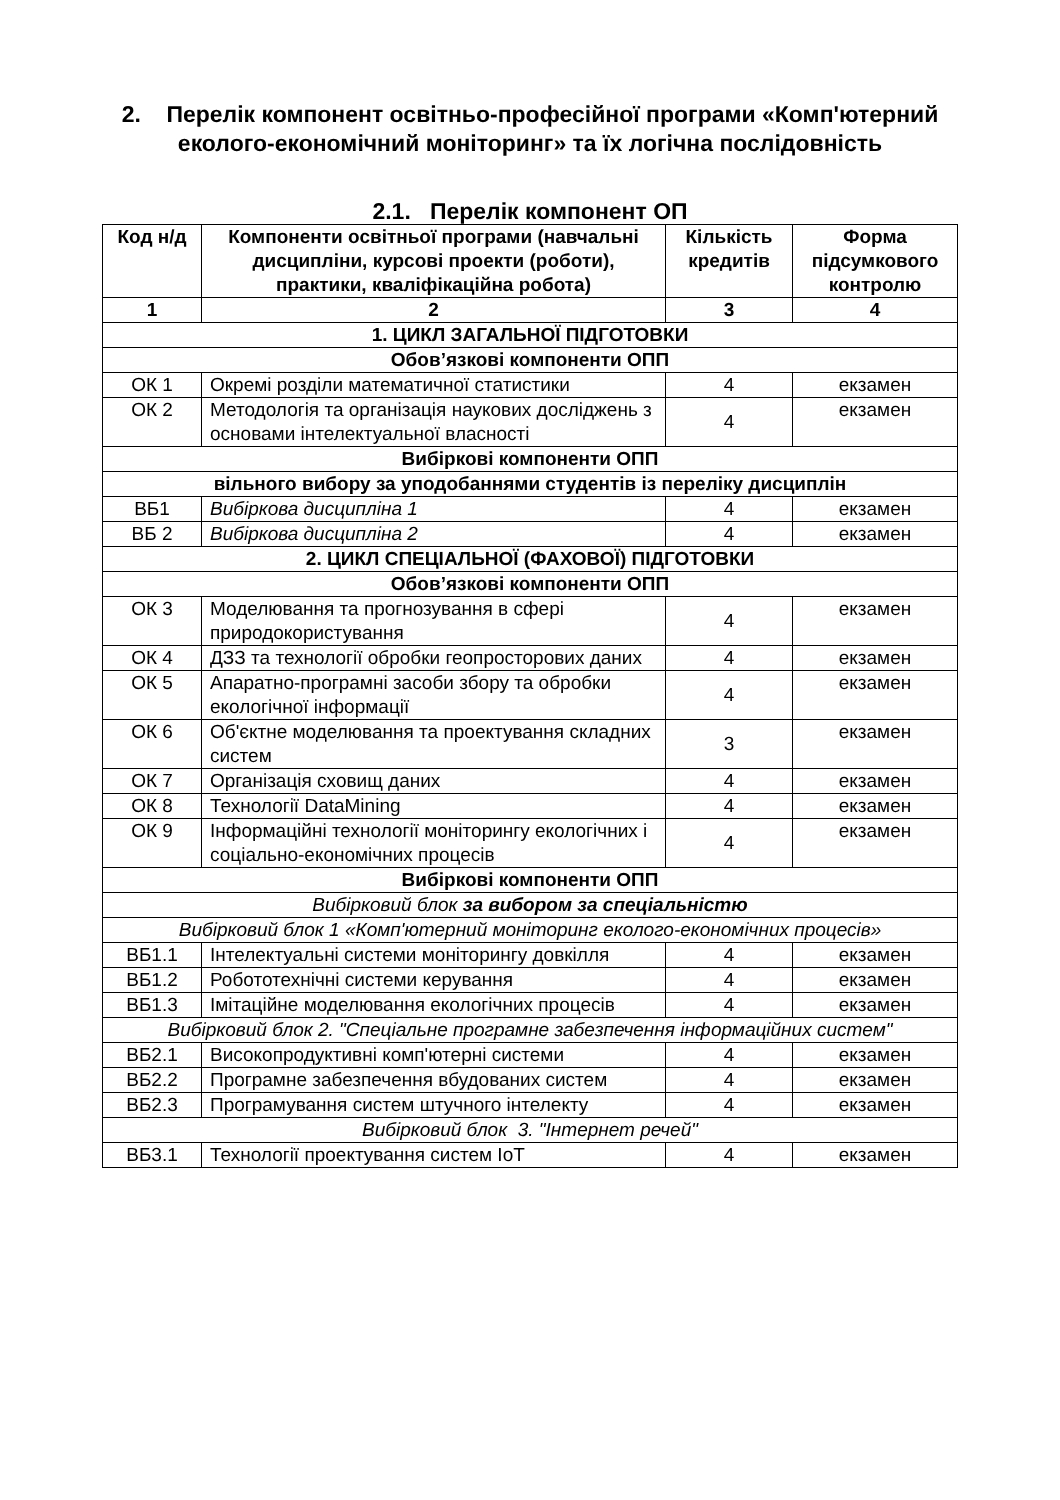2. Перелік компонент освітньо-професійної програми «Комп'ютерний еколого-економічний моніторинг» та їх логічна послідовність
2.1. Перелік компонент ОП
| Код н/д | Компоненти освітньої програми (навчальні дисципліни, курсові проекти (роботи), практики, кваліфікаційна робота) | Кількість кредитів | Форма підсумкового контролю |
| --- | --- | --- | --- |
| 1 | 2 | 3 | 4 |
| 1. ЦИКЛ ЗАГАЛЬНОЇ ПІДГОТОВКИ | | | |
| Обов’язкові компоненти ОПП | | | |
| ОК 1 | Окремі розділи математичної статистики | 4 | екзамен |
| ОК 2 | Методологія та організація наукових досліджень з основами інтелектуальної власності | 4 | екзамен |
| Вибіркові компоненти ОПП | | | |
| вільного вибору за уподобаннями студентів із переліку дисциплін | | | |
| ВБ1 | Вибіркова дисципліна 1 | 4 | екзамен |
| ВБ 2 | Вибіркова дисципліна 2 | 4 | екзамен |
| 2. ЦИКЛ СПЕЦІАЛЬНОЇ (ФАХОВОЇ) ПІДГОТОВКИ | | | |
| Обов’язкові компоненти ОПП | | | |
| ОК 3 | Моделювання та прогнозування в сфері природокористування | 4 | екзамен |
| ОК 4 | ДЗЗ та технології обробки геопросторових даних | 4 | екзамен |
| ОК 5 | Апаратно-програмні засоби збору та обробки екологічної інформації | 4 | екзамен |
| ОК 6 | Об'єктне моделювання та проектування складних систем | 3 | екзамен |
| ОК 7 | Організація сховищ даних | 4 | екзамен |
| ОК 8 | Технології DataMining | 4 | екзамен |
| ОК 9 | Інформаційні технології моніторингу екологічних і соціально-економічних процесів | 4 | екзамен |
| Вибіркові компоненти ОПП | | | |
| Вибірковий блок за вибором за спеціальністю | | | |
| Вибірковий блок 1 «Комп'ютерний моніторинг еколого-економічних процесів» | | | |
| ВБ1.1 | Інтелектуальні системи моніторингу довкілля | 4 | екзамен |
| ВБ1.2 | Робототехнічні системи керування | 4 | екзамен |
| ВБ1.3 | Імітаційне моделювання екологічних процесів | 4 | екзамен |
| Вибірковий блок 2. "Спеціальне програмне забезпечення інформаційних систем" | | | |
| ВБ2.1 | Високопродуктивні комп'ютерні системи | 4 | екзамен |
| ВБ2.2 | Програмне забезпечення вбудованих систем | 4 | екзамен |
| ВБ2.3 | Програмування систем штучного інтелекту | 4 | екзамен |
| Вибірковий блок 3. "Інтернет речей" | | | |
| ВБ3.1 | Технології проектування систем IoT | 4 | екзамен |